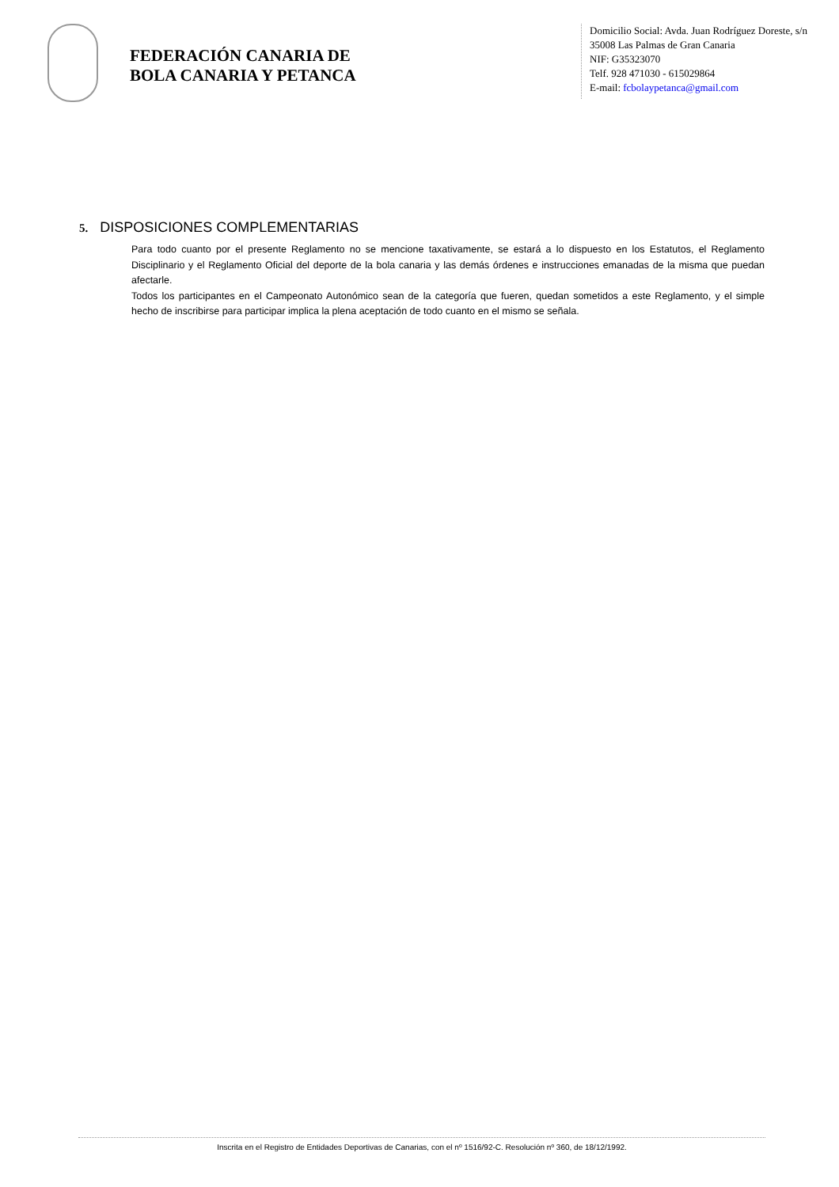FEDERACIÓN CANARIA DE
BOLA CANARIA Y PETANCA
Domicilio Social: Avda. Juan Rodríguez Doreste, s/n
35008 Las Palmas de Gran Canaria
NIF: G35323070
Telf. 928 471030 - 615029864
E-mail: fcbolaypetanca@gmail.com
5. DISPOSICIONES COMPLEMENTARIAS
Para todo cuanto por el presente Reglamento no se mencione taxativamente, se estará a lo dispuesto en los Estatutos, el Reglamento Disciplinario y el Reglamento Oficial del deporte de la bola canaria y las demás órdenes e instrucciones emanadas de la misma que puedan afectarle.
Todos los participantes en el Campeonato Autonómico sean de la categoría que fueren, quedan sometidos a este Reglamento, y el simple hecho de inscribirse para participar implica la plena aceptación de todo cuanto en el mismo se señala.
Inscrita en el Registro de Entidades Deportivas de Canarias, con el nº 1516/92-C. Resolución nº 360, de 18/12/1992.